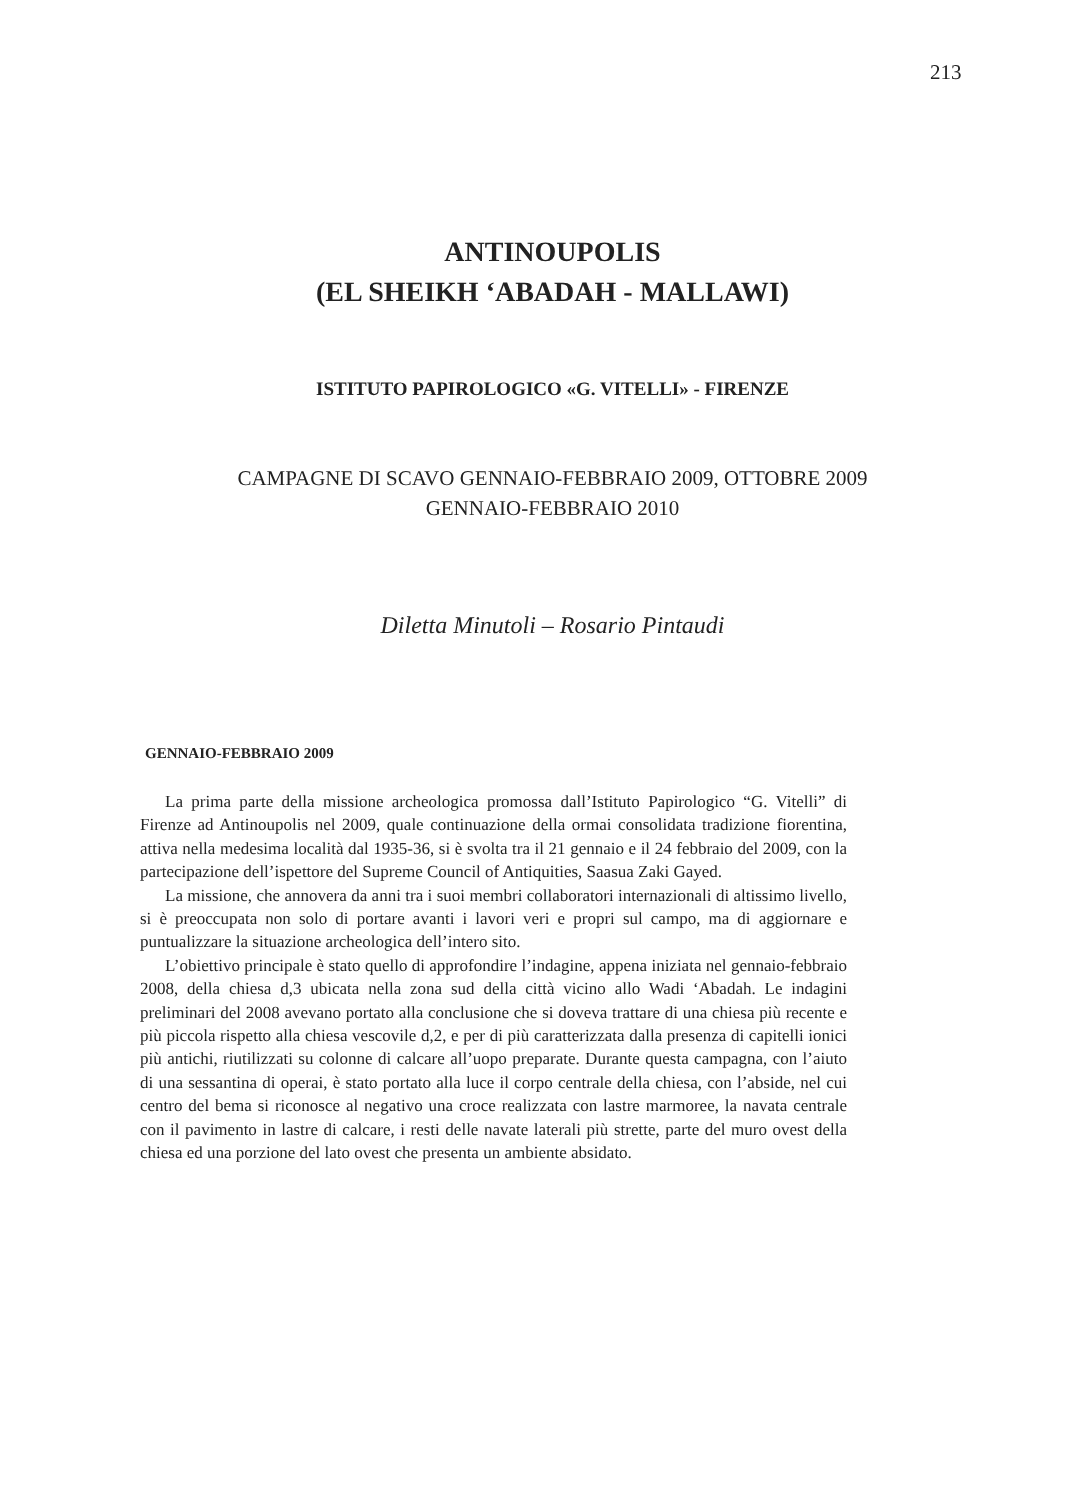213
ANTINOUPOLIS
(EL SHEIKH ‘ABADAH - MALLAWI)
ISTITUTO PAPIROLOGICO «G. VITELLI» - FIRENZE
CAMPAGNE DI SCAVO GENNAIO-FEBBRAIO 2009, OTTOBRE 2009
GENNAIO-FEBBRAIO 2010
Diletta Minutoli – Rosario Pintaudi
GENNAIO-FEBBRAIO 2009
La prima parte della missione archeologica promossa dall’Istituto Papirologico “G. Vitelli” di Firenze ad Antinoupolis nel 2009, quale continuazione della ormai consolidata tradizione fiorentina, attiva nella medesima località dal 1935-36, si è svolta tra il 21 gennaio e il 24 febbraio del 2009, con la partecipazione dell’ispettore del Supreme Council of Antiquities, Saasua Zaki Gayed.
La missione, che annovera da anni tra i suoi membri collaboratori internazionali di altissimo livello, si è preoccupata non solo di portare avanti i lavori veri e propri sul campo, ma di aggiornare e puntualizzare la situazione archeologica dell’intero sito.
L’obiettivo principale è stato quello di approfondire l’indagine, appena iniziata nel gennaio-febbraio 2008, della chiesa d,3 ubicata nella zona sud della città vicino allo Wadi ‘Abadah. Le indagini preliminari del 2008 avevano portato alla conclusione che si doveva trattare di una chiesa più recente e più piccola rispetto alla chiesa vescovile d,2, e per di più caratterizzata dalla presenza di capitelli ionici più antichi, riutilizzati su colonne di calcare all’uopo preparate. Durante questa campagna, con l’aiuto di una sessantina di operai, è stato portato alla luce il corpo centrale della chiesa, con l’abside, nel cui centro del bema si riconosce al negativo una croce realizzata con lastre marmoree, la navata centrale con il pavimento in lastre di calcare, i resti delle navate laterali più strette, parte del muro ovest della chiesa ed una porzione del lato ovest che presenta un ambiente absidato.